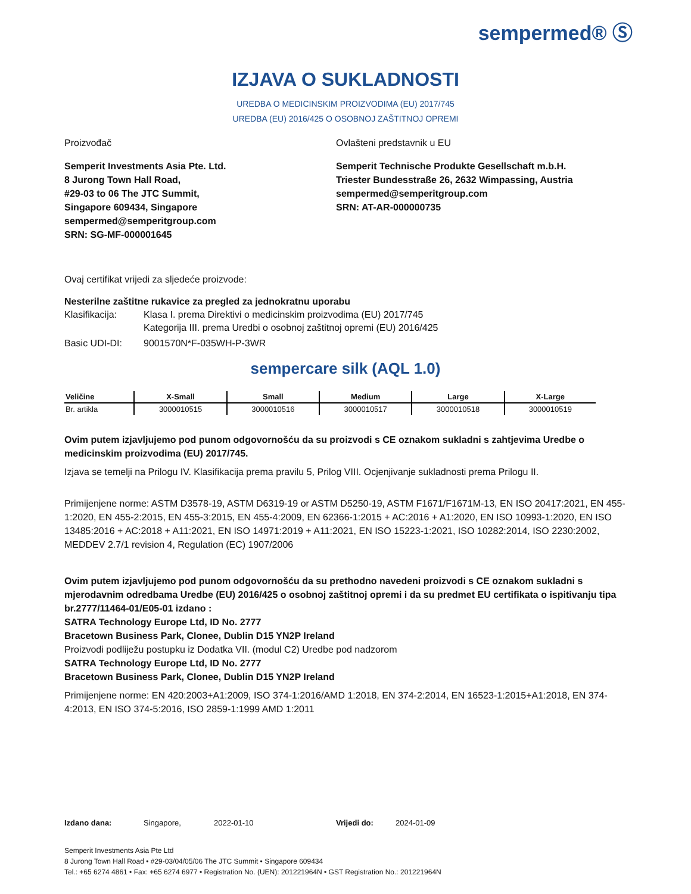sempermed® Ⓢ
IZJAVA O SUKLADNOSTI
UREDBA O MEDICINSKIM PROIZVODIMA (EU) 2017/745
UREDBA (EU) 2016/425 O OSOBNOJ ZAŠTITNOJ OPREMI
Proizvođač Ovlašteni predstavnik u EU
Semperit Investments Asia Pte. Ltd.
8 Jurong Town Hall Road,
#29-03 to 06 The JTC Summit,
Singapore 609434, Singapore
sempermed@semperitgroup.com
SRN: SG-MF-000001645
Semperit Technische Produkte Gesellschaft m.b.H.
Triester Bundesstraße 26, 2632 Wimpassing, Austria
sempermed@semperitgroup.com
SRN: AT-AR-000000735
Ovaj certifikat vrijedi za sljedeće proizvode:
Nesterilne zaštitne rukavice za pregled za jednokratnu uporabu
Klasifikacija:
Klasa I. prema Direktivi o medicinskim proizvodima (EU) 2017/745
Kategorija III. prema Uredbi o osobnoj zaštitnoj opremi (EU) 2016/425
Basic UDI-DI: 9001570N*F-035WH-P-3WR
sempercare silk (AQL 1.0)
| Veličine | X-Small | Small | Medium | Large | X-Large |
| --- | --- | --- | --- | --- | --- |
| Br. artikla | 3000010515 | 3000010516 | 3000010517 | 3000010518 | 3000010519 |
Ovim putem izjavljujemo pod punom odgovornošću da su proizvodi s CE oznakom sukladni s zahtjevima Uredbe o medicinskim proizvodima (EU) 2017/745.
Izjava se temelji na Prilogu IV. Klasifikacija prema pravilu 5, Prilog VIII. Ocjenjivanje sukladnosti prema Prilogu II.
Primijenjene norme: ASTM D3578-19, ASTM D6319-19 or ASTM D5250-19, ASTM F1671/F1671M-13, EN ISO 20417:2021, EN 455-1:2020, EN 455-2:2015, EN 455-3:2015, EN 455-4:2009, EN 62366-1:2015 + AC:2016 + A1:2020, EN ISO 10993-1:2020, EN ISO 13485:2016 + AC:2018 + A11:2021, EN ISO 14971:2019 + A11:2021, EN ISO 15223-1:2021, ISO 10282:2014, ISO 2230:2002, MEDDEV 2.7/1 revision 4, Regulation (EC) 1907/2006
Ovim putem izjavljujemo pod punom odgovornošću da su prethodno navedeni proizvodi s CE oznakom sukladni s mjerodavnim odredbama Uredbe (EU) 2016/425 o osobnoj zaštitnoj opremi i da su predmet EU certifikata o ispitivanju tipa br.2777/11464-01/E05-01 izdano :
SATRA Technology Europe Ltd, ID No. 2777
Bracetown Business Park, Clonee, Dublin D15 YN2P Ireland
Proizvodi podliježu postupku iz Dodatka VII. (modul C2) Uredbe pod nadzorom
SATRA Technology Europe Ltd, ID No. 2777
Bracetown Business Park, Clonee, Dublin D15 YN2P Ireland
Primijenjene norme: EN 420:2003+A1:2009, ISO 374-1:2016/AMD 1:2018, EN 374-2:2014, EN 16523-1:2015+A1:2018, EN 374-4:2013, EN ISO 374-5:2016, ISO 2859-1:1999 AMD 1:2011
Izdano dana: Singapore, 2022-01-10 Vrijedi do: 2024-01-09
Semperit Investments Asia Pte Ltd
8 Jurong Town Hall Road • #29-03/04/05/06 The JTC Summit • Singapore 609434
Tel.: +65 6274 4861 • Fax: +65 6274 6977 • Registration No. (UEN): 201221964N • GST Registration No.: 201221964N